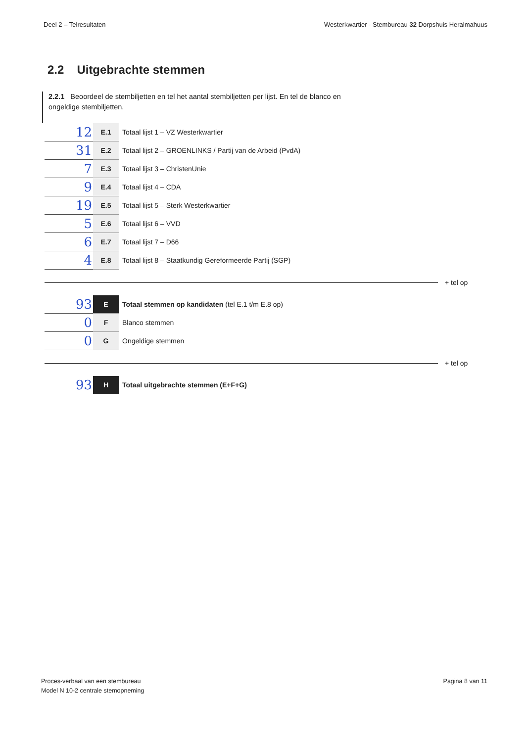Deel 2 – Telresultaten Westerkwartier - Stembureau 32 Dorpshuis Heralmahuus
2.2 Uitgebrachte stemmen
2.2.1 Beoordeel de stembiljetten en tel het aantal stembiljetten per lijst. En tel de blanco en ongeldige stembiljetten.
| 12 | E.1 | Totaal lijst 1 – VZ Westerkwartier |
| 31 | E.2 | Totaal lijst 2 – GROENLINKS / Partij van de Arbeid (PvdA) |
| 7 | E.3 | Totaal lijst 3 – ChristenUnie |
| 9 | E.4 | Totaal lijst 4 – CDA |
| 19 | E.5 | Totaal lijst 5 – Sterk Westerkwartier |
| 5 | E.6 | Totaal lijst 6 – VVD |
| 6 | E.7 | Totaal lijst 7 – D66 |
| 4 | E.8 | Totaal lijst 8 – Staatkundig Gereformeerde Partij (SGP) |
+ tel op
| 93 | E | Totaal stemmen op kandidaten (tel E.1 t/m E.8 op) |
| 0 | F | Blanco stemmen |
| 0 | G | Ongeldige stemmen |
+ tel op
| 93 | H | Totaal uitgebrachte stemmen (E+F+G) |
Proces-verbaal van een stembureau
Model N 10-2 centrale stemopneming
Pagina 8 van 11